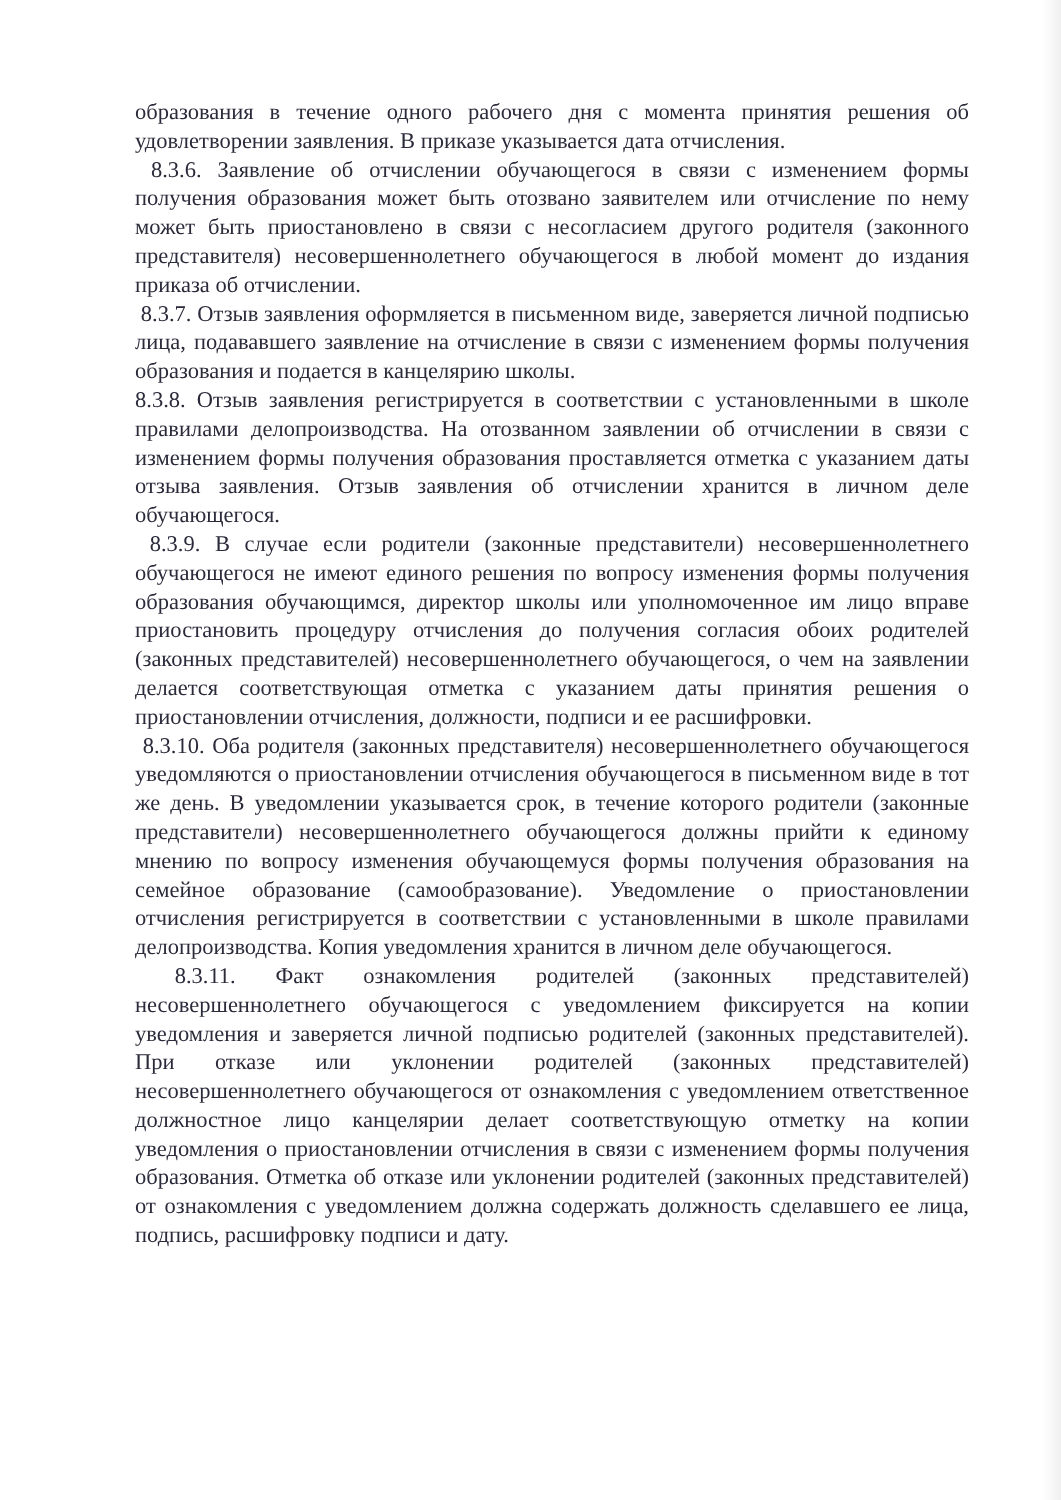образования в течение одного рабочего дня с момента принятия решения об удовлетворении заявления. В приказе указывается дата отчисления.
8.3.6. Заявление об отчислении обучающегося в связи с изменением формы получения образования может быть отозвано заявителем или отчисление по нему может быть приостановлено в связи с несогласием другого родителя (законного представителя) несовершеннолетнего обучающегося в любой момент до издания приказа об отчислении.
8.3.7. Отзыв заявления оформляется в письменном виде, заверяется личной подписью лица, подававшего заявление на отчисление в связи с изменением формы получения образования и подается в канцелярию школы.
8.3.8. Отзыв заявления регистрируется в соответствии с установленными в школе правилами делопроизводства. На отозванном заявлении об отчислении в связи с изменением формы получения образования проставляется отметка с указанием даты отзыва заявления. Отзыв заявления об отчислении хранится в личном деле обучающегося.
8.3.9. В случае если родители (законные представители) несовершеннолетнего обучающегося не имеют единого решения по вопросу изменения формы получения образования обучающимся, директор школы или уполномоченное им лицо вправе приостановить процедуру отчисления до получения согласия обоих родителей (законных представителей) несовершеннолетнего обучающегося, о чем на заявлении делается соответствующая отметка с указанием даты принятия решения о приостановлении отчисления, должности, подписи и ее расшифровки.
8.3.10. Оба родителя (законных представителя) несовершеннолетнего обучающегося уведомляются о приостановлении отчисления обучающегося в письменном виде в тот же день. В уведомлении указывается срок, в течение которого родители (законные представители) несовершеннолетнего обучающегося должны прийти к единому мнению по вопросу изменения обучающемуся формы получения образования на семейное образование (самообразование). Уведомление о приостановлении отчисления регистрируется в соответствии с установленными в школе правилами делопроизводства. Копия уведомления хранится в личном деле обучающегося.
8.3.11. Факт ознакомления родителей (законных представителей) несовершеннолетнего обучающегося с уведомлением фиксируется на копии уведомления и заверяется личной подписью родителей (законных представителей). При отказе или уклонении родителей (законных представителей) несовершеннолетнего обучающегося от ознакомления с уведомлением ответственное должностное лицо канцелярии делает соответствующую отметку на копии уведомления о приостановлении отчисления в связи с изменением формы получения образования. Отметка об отказе или уклонении родителей (законных представителей) от ознакомления с уведомлением должна содержать должность сделавшего ее лица, подпись, расшифровку подписи и дату.